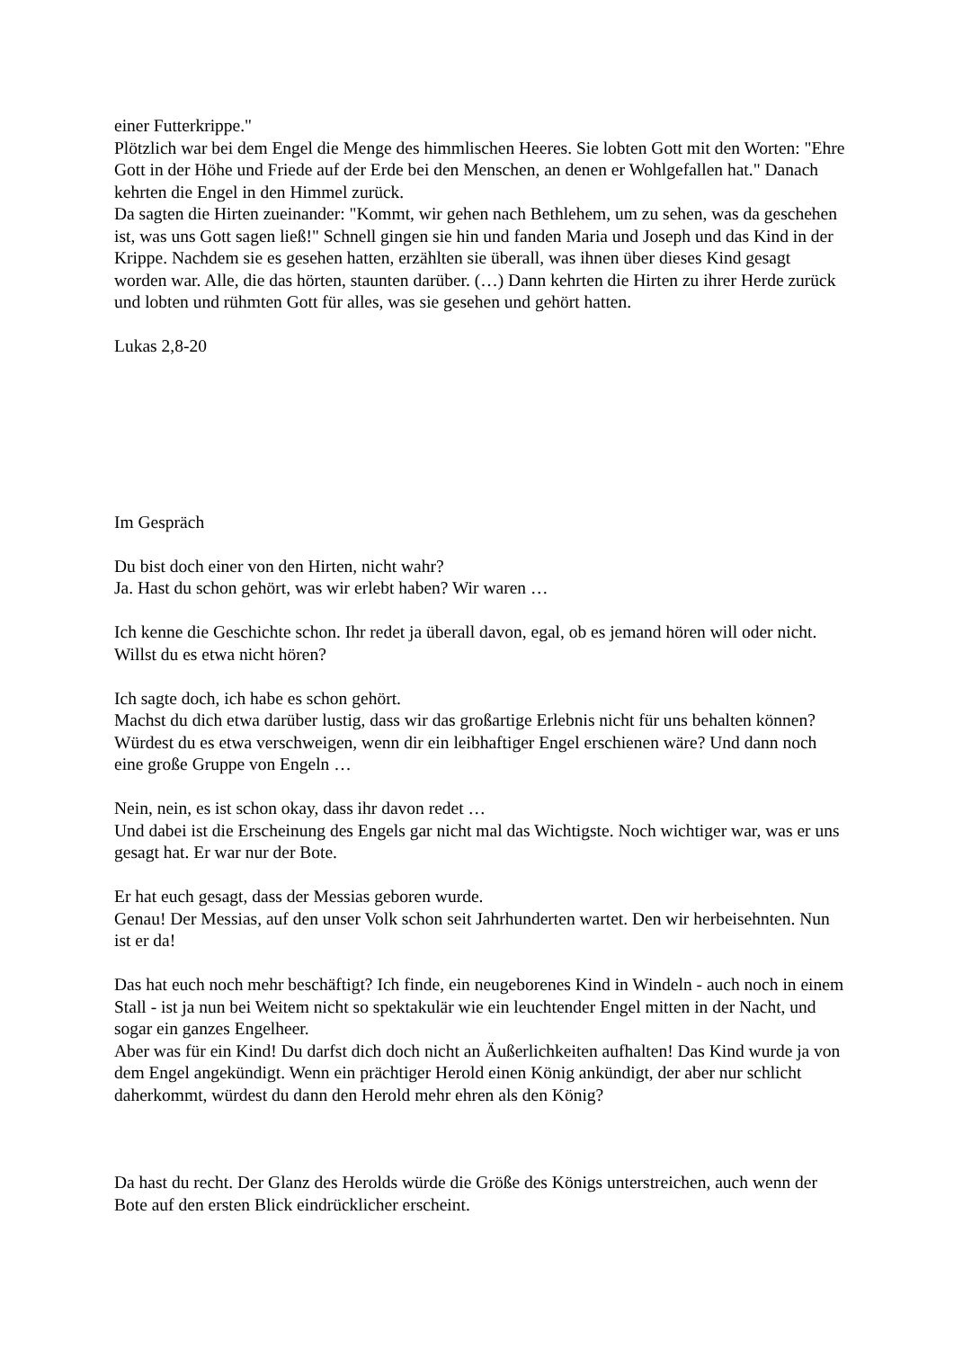einer Futterkrippe."
Plötzlich war bei dem Engel die Menge des himmlischen Heeres. Sie lobten Gott mit den Worten: "Ehre Gott in der Höhe und Friede auf der Erde bei den Menschen, an denen er Wohlgefallen hat." Danach kehrten die Engel in den Himmel zurück.
Da sagten die Hirten zueinander: "Kommt, wir gehen nach Bethlehem, um zu sehen, was da geschehen ist, was uns Gott sagen ließ!" Schnell gingen sie hin und fanden Maria und Joseph und das Kind in der Krippe. Nachdem sie es gesehen hatten, erzählten sie überall, was ihnen über dieses Kind gesagt worden war. Alle, die das hörten, staunten darüber. (…) Dann kehrten die Hirten zu ihrer Herde zurück und lobten und rühmten Gott für alles, was sie gesehen und gehört hatten.
Lukas 2,8-20
Im Gespräch
Du bist doch einer von den Hirten, nicht wahr?
Ja. Hast du schon gehört, was wir erlebt haben? Wir waren …
Ich kenne die Geschichte schon. Ihr redet ja überall davon, egal, ob es jemand hören will oder nicht.
Willst du es etwa nicht hören?
Ich sagte doch, ich habe es schon gehört.
Machst du dich etwa darüber lustig, dass wir das großartige Erlebnis nicht für uns behalten können? Würdest du es etwa verschweigen, wenn dir ein leibhaftiger Engel erschienen wäre? Und dann noch eine große Gruppe von Engeln …
Nein, nein, es ist schon okay, dass ihr davon redet …
Und dabei ist die Erscheinung des Engels gar nicht mal das Wichtigste. Noch wichtiger war, was er uns gesagt hat. Er war nur der Bote.
Er hat euch gesagt, dass der Messias geboren wurde.
Genau! Der Messias, auf den unser Volk schon seit Jahrhunderten wartet. Den wir herbeisehnten. Nun ist er da!
Das hat euch noch mehr beschäftigt? Ich finde, ein neugeborenes Kind in Windeln - auch noch in einem Stall - ist ja nun bei Weitem nicht so spektakulär wie ein leuchtender Engel mitten in der Nacht, und sogar ein ganzes Engelheer.
Aber was für ein Kind! Du darfst dich doch nicht an Äußerlichkeiten aufhalten! Das Kind wurde ja von dem Engel angekündigt. Wenn ein prächtiger Herold einen König ankündigt, der aber nur schlicht daherkommt, würdest du dann den Herold mehr ehren als den König?
Da hast du recht. Der Glanz des Herolds würde die Größe des Königs unterstreichen, auch wenn der Bote auf den ersten Blick eindrücklicher erscheint.